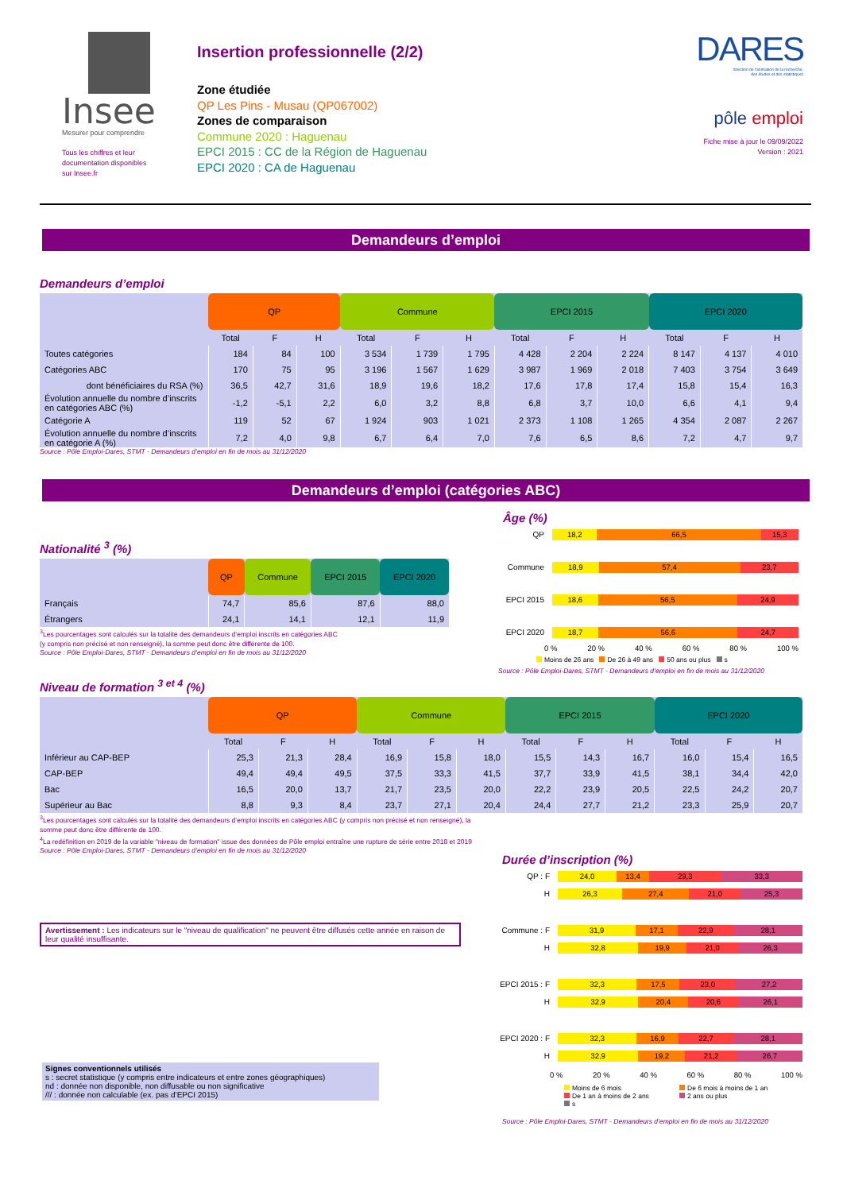Insee
Mesurer pour comprendre
Tous les chiffres et leur
documentation disponibles
sur Insee.fr
Insertion professionnelle (2/2)
Zone étudiée
QP Les Pins - Musau (QP067002)
Zones de comparaison
Commune 2020 : Haguenau
EPCI 2015 : CC de la Région de Haguenau
EPCI 2020 : CA de Haguenau
DARES
direction de l'animation de la recherche,
des études et des statistiques
pôle emploi
Fiche mise à jour le 09/09/2022
Version : 2021
Demandeurs d’emploi
Demandeurs d’emploi
| | QP | | | Commune | | | EPCI 2015 | | | EPCI 2020 | | |
| --- | --- | --- | --- | --- | --- | --- | --- | --- | --- | --- | --- | --- |
| | Total | F | H | Total | F | H | Total | F | H | Total | F | H |
| Toutes catégories | 184 | 84 | 100 | 3 534 | 1 739 | 1 795 | 4 428 | 2 204 | 2 224 | 8 147 | 4 137 | 4 010 |
| Catégories ABC | 170 | 75 | 95 | 3 196 | 1 567 | 1 629 | 3 987 | 1 969 | 2 018 | 7 403 | 3 754 | 3 649 |
| dont bénéficiaires du RSA (%) | 36,5 | 42,7 | 31,6 | 18,9 | 19,6 | 18,2 | 17,6 | 17,8 | 17,4 | 15,8 | 15,4 | 16,3 |
| Évolution annuelle du nombre d’inscrits en catégories ABC (%) | -1,2 | -5,1 | 2,2 | 6,0 | 3,2 | 8,8 | 6,8 | 3,7 | 10,0 | 6,6 | 4,1 | 9,4 |
| Catégorie A | 119 | 52 | 67 | 1 924 | 903 | 1 021 | 2 373 | 1 108 | 1 265 | 4 354 | 2 087 | 2 267 |
| Évolution annuelle du nombre d’inscrits en catégorie A (%) | 7,2 | 4,0 | 9,8 | 6,7 | 6,4 | 7,0 | 7,6 | 6,5 | 8,6 | 7,2 | 4,7 | 9,7 |
Source : Pôle Emploi-Dares, STMT - Demandeurs d’emploi en fin de mois au 31/12/2020
Demandeurs d’emploi (catégories ABC)
Nationalité <sup>3</sup> (%)
| | QP | Commune | EPCI 2015 | EPCI 2020 |
| --- | --- | --- | --- | --- |
| Français | 74,7 | 85,6 | 87,6 | 88,0 |
| Étrangers | 24,1 | 14,1 | 12,1 | 11,9 |
<sup>3</sup> Les pourcentages sont calculés sur la totalité des demandeurs d’emploi inscrits en catégories ABC
(y compris non précisé et non renseigné), la somme peut donc être différente de 100.
Source : Pôle Emploi-Dares, STMT - Demandeurs d’emploi en fin de mois au 31/12/2020
Âge (%)
QP
18,2 66,5 15,3
Commune
18,9 57,4 23,7
EPCI 2015
18,6 56,5 24,9
EPCI 2020
18,7 56,6 24,7
0 % 20 % 40 % 60 % 80 % 100 %
Moins de 26 ans De 26 à 49 ans 50 ans ou plus s
Source : Pôle Emploi-Dares, STMT - Demandeurs d’emploi en fin de mois au 31/12/2020
Niveau de formation <sup>3 et 4</sup> (%)
| | QP | | | Commune | | | EPCI 2015 | | | EPCI 2020 | | |
| --- | --- | --- | --- | --- | --- | --- | --- | --- | --- | --- | --- | --- |
| | Total | F | H | Total | F | H | Total | F | H | Total | F | H |
| Inférieur au CAP-BEP | 25,3 | 21,3 | 28,4 | 16,9 | 15,8 | 18,0 | 15,5 | 14,3 | 16,7 | 16,0 | 15,4 | 16,5 |
| CAP-BEP | 49,4 | 49,4 | 49,5 | 37,5 | 33,3 | 41,5 | 37,7 | 33,9 | 41,5 | 38,1 | 34,4 | 42,0 |
| Bac | 16,5 | 20,0 | 13,7 | 21,7 | 23,5 | 20,0 | 22,2 | 23,9 | 20,5 | 22,5 | 24,2 | 20,7 |
| Supérieur au Bac | 8,8 | 9,3 | 8,4 | 23,7 | 27,1 | 20,4 | 24,4 | 27,7 | 21,2 | 23,3 | 25,9 | 20,7 |
<sup>3</sup> Les pourcentages sont calculés sur la totalité des demandeurs d’emploi inscrits en catégories ABC (y compris non précisé et non renseigné), la somme peut donc être différente de 100.
<sup>4</sup> La redéfinition en 2019 de la variable "niveau de formation" issue des données de Pôle emploi entraîne une rupture de série entre 2018 et 2019
Source : Pôle Emploi-Dares, STMT - Demandeurs d’emploi en fin de mois au 31/12/2020
Avertissement : Les indicateurs sur le "niveau de qualification" ne peuvent être diffusés cette année en raison de leur qualité insuffisante.
Signes conventionnels utilisés
s : secret statistique (y compris entre indicateurs et entre zones géographiques)
nd : donnée non disponible, non diffusable ou non significative
/// : donnée non calculable (ex. pas d’EPCI 2015)
Durée d’inscription (%)
QP : F
24,0 13,4 29,3 33,3
H
26,3 27,4 21,0 25,3
Commune : F
31,9 17,1 22,9 28,1
H
32,8 19,9 21,0 26,3
EPCI 2015 : F
32,3 17,5 23,0 27,2
H
32,9 20,4 20,6 26,1
EPCI 2020 : F
32,3 16,9 22,7 28,1
H
32,9 19,2 21,2 26,7
0 % 20 % 40 % 60 % 80 % 100 %
Moins de 6 mois De 6 mois à moins de 1 an De 1 an à moins de 2 ans 2 ans ou plus s
Source : Pôle Emploi-Dares, STMT - Demandeurs d’emploi en fin de mois au 31/12/2020